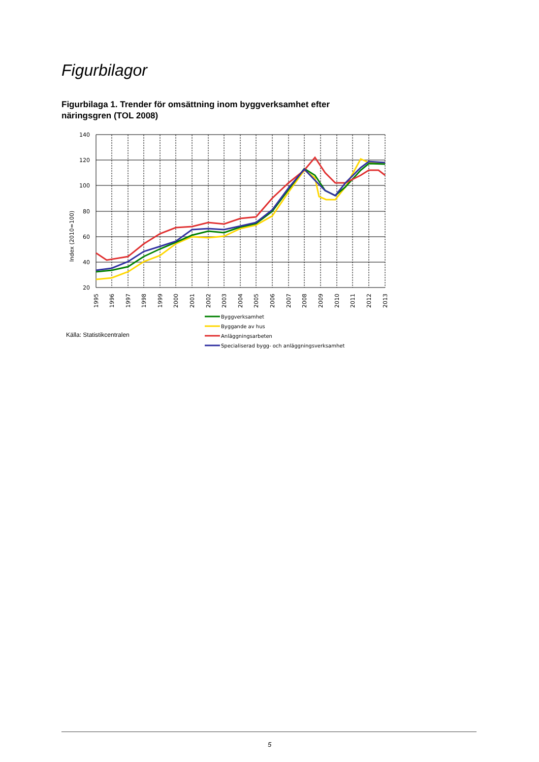Figurbilagor
Figurbilaga 1. Trender för omsättning inom byggverksamhet efter näringsgren (TOL 2008)
140
120
100
80
60
40
20
Index (2010=100)
1995
1996
1997
1998
1999
2000
2001
2002
2003
2004
2005
2006
2007
2008
2009
2010
2011
2012
2013
Byggverksamhet
Byggande av hus
Anläggningsarbeten
Specialiserad bygg- och anläggningsverksamhet
Källa: Statistikcentralen
5